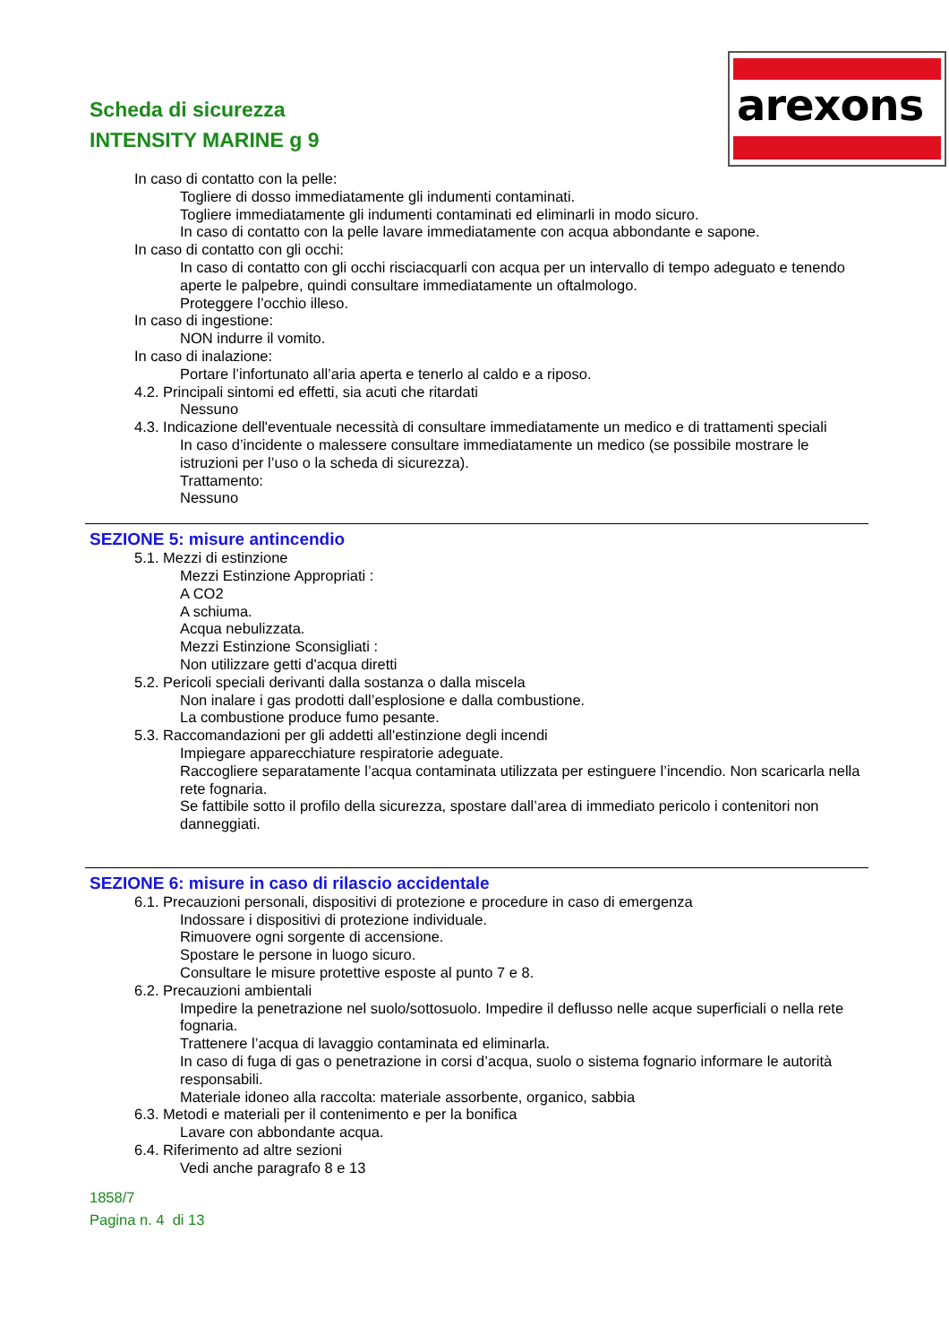Scheda di sicurezza
INTENSITY MARINE g 9
arexons
In caso di contatto con la pelle:
Togliere di dosso immediatamente gli indumenti contaminati.
Togliere immediatamente gli indumenti contaminati ed eliminarli in modo sicuro.
In caso di contatto con la pelle lavare immediatamente con acqua abbondante e sapone.
In caso di contatto con gli occhi:
In caso di contatto con gli occhi risciacquarli con acqua per un intervallo di tempo adeguato e tenendo aperte le palpebre, quindi consultare immediatamente un oftalmologo.
Proteggere l’occhio illeso.
In caso di ingestione:
NON indurre il vomito.
In caso di inalazione:
Portare l’infortunato all’aria aperta e tenerlo al caldo e a riposo.
4.2. Principali sintomi ed effetti, sia acuti che ritardati
Nessuno
4.3. Indicazione dell'eventuale necessità di consultare immediatamente un medico e di trattamenti speciali
In caso d’incidente o malessere consultare immediatamente un medico (se possibile mostrare le istruzioni per l’uso o la scheda di sicurezza).
Trattamento:
Nessuno
SEZIONE 5: misure antincendio
5.1. Mezzi di estinzione
Mezzi Estinzione Appropriati :
A CO2
A schiuma.
Acqua nebulizzata.
Mezzi Estinzione Sconsigliati :
Non utilizzare getti d'acqua diretti
5.2. Pericoli speciali derivanti dalla sostanza o dalla miscela
Non inalare i gas prodotti dall’esplosione e dalla combustione.
La combustione produce fumo pesante.
5.3. Raccomandazioni per gli addetti all'estinzione degli incendi
Impiegare apparecchiature respiratorie adeguate.
Raccogliere separatamente l’acqua contaminata utilizzata per estinguere l’incendio. Non scaricarla nella rete fognaria.
Se fattibile sotto il profilo della sicurezza, spostare dall’area di immediato pericolo i contenitori non danneggiati.
SEZIONE 6: misure in caso di rilascio accidentale
6.1. Precauzioni personali, dispositivi di protezione e procedure in caso di emergenza
Indossare i dispositivi di protezione individuale.
Rimuovere ogni sorgente di accensione.
Spostare le persone in luogo sicuro.
Consultare le misure protettive esposte al punto 7 e 8.
6.2. Precauzioni ambientali
Impedire la penetrazione nel suolo/sottosuolo. Impedire il deflusso nelle acque superficiali o nella rete fognaria.
Trattenere l’acqua di lavaggio contaminata ed eliminarla.
In caso di fuga di gas o penetrazione in corsi d’acqua, suolo o sistema fognario informare le autorità responsabili.
Materiale idoneo alla raccolta: materiale assorbente, organico, sabbia
6.3. Metodi e materiali per il contenimento e per la bonifica
Lavare con abbondante acqua.
6.4. Riferimento ad altre sezioni
Vedi anche paragrafo 8 e 13
1858/7
Pagina n. 4 di 13